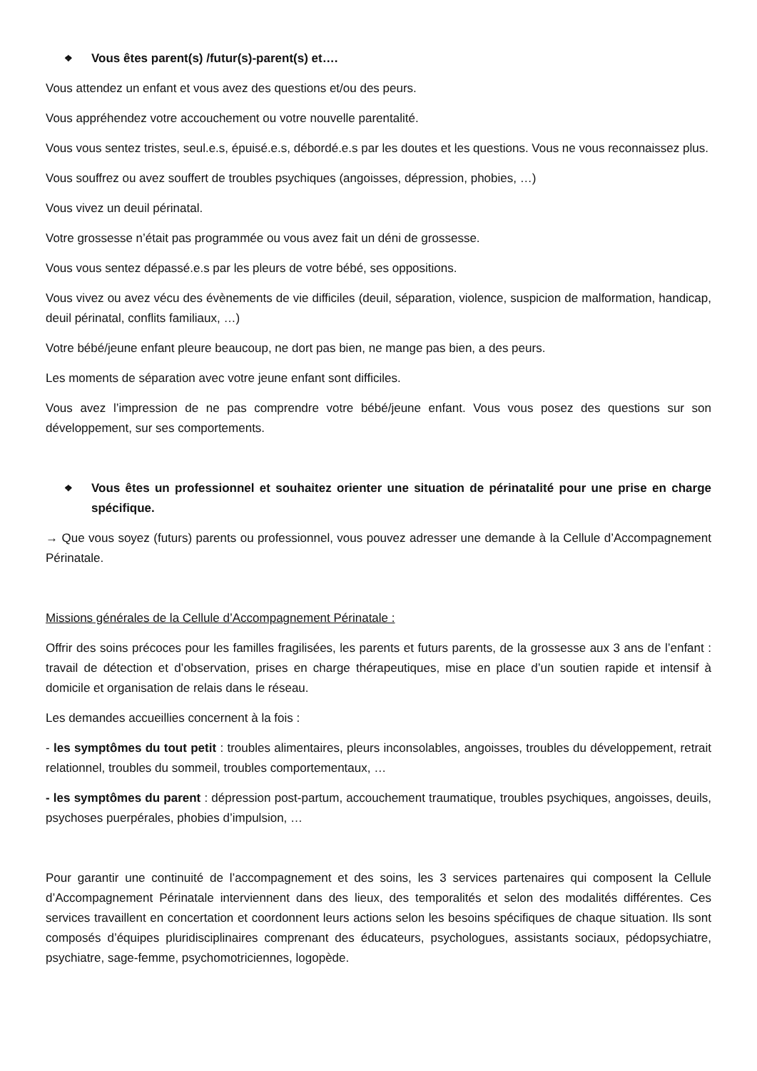❖ Vous êtes parent(s) /futur(s)-parent(s) et….
Vous attendez un enfant et vous avez des questions et/ou des peurs.
Vous appréhendez votre accouchement ou votre nouvelle parentalité.
Vous vous sentez tristes, seul.e.s, épuisé.e.s, débordé.e.s par les doutes et les questions. Vous ne vous reconnaissez plus.
Vous souffrez ou avez souffert de troubles psychiques (angoisses, dépression, phobies, …)
Vous vivez un deuil périnatal.
Votre grossesse n’était pas programmée ou vous avez fait un déni de grossesse.
Vous vous sentez dépassé.e.s par les pleurs de votre bébé, ses oppositions.
Vous vivez ou avez vécu des évènements de vie difficiles (deuil, séparation, violence, suspicion de malformation, handicap, deuil périnatal, conflits familiaux, …)
Votre bébé/jeune enfant pleure beaucoup, ne dort pas bien, ne mange pas bien, a des peurs.
Les moments de séparation avec votre jeune enfant sont difficiles.
Vous avez l’impression de ne pas comprendre votre bébé/jeune enfant. Vous vous posez des questions sur son développement, sur ses comportements.
❖ Vous êtes un professionnel et souhaitez orienter une situation de périnatalité pour une prise en charge spécifique.
→ Que vous soyez (futurs) parents ou professionnel, vous pouvez adresser une demande à la Cellule d’Accompagnement Périnatale.
Missions générales de la Cellule d’Accompagnement Périnatale :
Offrir des soins précoces pour les familles fragilisées, les parents et futurs parents, de la grossesse aux 3 ans de l’enfant : travail de détection et d’observation, prises en charge thérapeutiques, mise en place d’un soutien rapide et intensif à domicile et organisation de relais dans le réseau.
Les demandes accueillies concernent à la fois :
- les symptômes du tout petit : troubles alimentaires, pleurs inconsolables, angoisses, troubles du développement, retrait relationnel, troubles du sommeil, troubles comportementaux, …
- les symptômes du parent : dépression post-partum, accouchement traumatique, troubles psychiques, angoisses, deuils, psychoses puerpérales, phobies d’impulsion, …
Pour garantir une continuité de l’accompagnement et des soins, les 3 services partenaires qui composent la Cellule d’Accompagnement Périnatale interviennent dans des lieux, des temporalités et selon des modalités différentes. Ces services travaillent en concertation et coordonnent leurs actions selon les besoins spécifiques de chaque situation. Ils sont composés d’équipes pluridisciplinaires comprenant des éducateurs, psychologues, assistants sociaux, pédopsychiatre, psychiatre, sage-femme, psychomotriciennes, logopède.